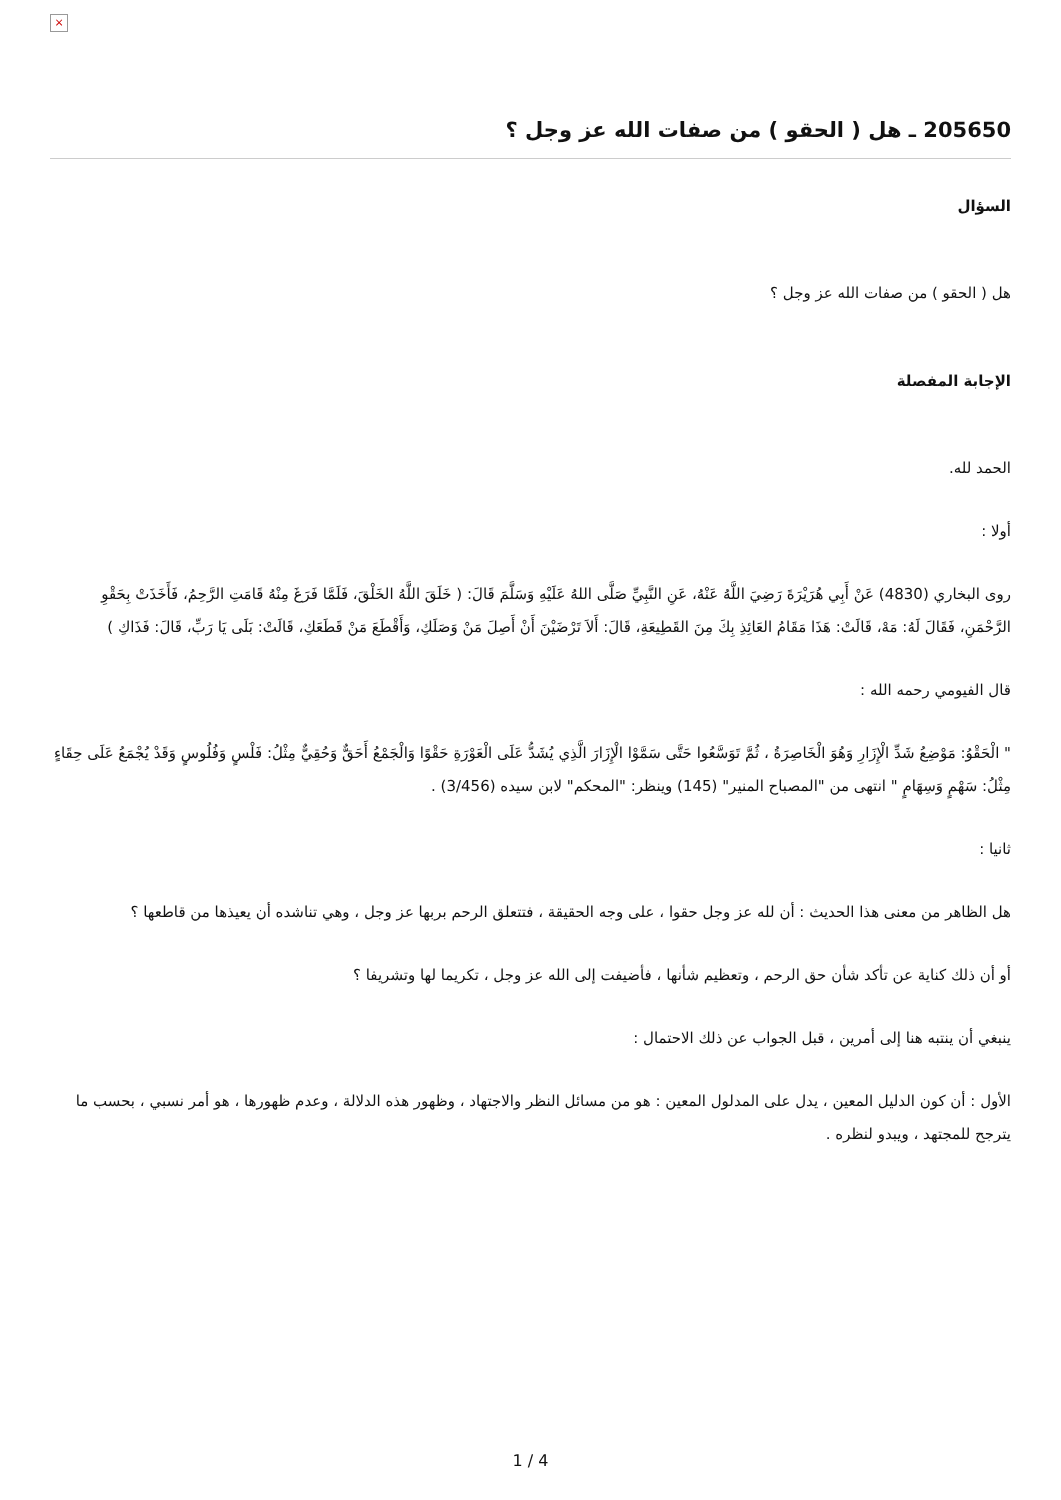×
205650 ـ هل ( الحقو ) من صفات الله عز وجل ؟
السؤال
هل ( الحقو ) من صفات الله عز وجل ؟
الإجابة المفصلة
الحمد لله.
أولا :
روى البخاري (4830) عَنْ أَبِي هُرَيْرَةَ رَضِيَ اللَّهُ عَنْهُ، عَنِ النَّبِيِّ صَلَّى اللهُ عَلَيْهِ وَسَلَّمَ قَالَ: ( خَلَقَ اللَّهُ الخَلْقَ، فَلَمَّا فَرَغَ مِنْهُ قَامَتِ الرَّحِمُ، فَأَخَذَتْ بِحَقْوِ الرَّحْمَنِ، فَقَالَ لَهُ: مَهْ، قَالَتْ: هَذَا مَقَامُ العَائِذِ بِكَ مِنَ القَطِيعَةِ، قَالَ: أَلاَ تَرْضَيْنَ أَنْ أَصِلَ مَنْ وَصَلَكِ، وَأَقْطَعَ مَنْ قَطَعَكِ، قَالَتْ: بَلَى يَا رَبِّ، قَالَ: فَذَاكِ )
قال الفيومي رحمه الله :
" الْحَقْوُ: مَوْضِعُ شَدِّ الْإِزَارِ وَهُوَ الْخَاصِرَةُ ، ثُمَّ تَوَسَّعُوا حَتَّى سَمَّوْا الْإِزَارَ الَّذِي يُشَدُّ عَلَى الْعَوْرَةِ حَقْوًا وَالْجَمْعُ أَحَقٌّ وَحُقِيٌّ مِثْلُ: فَلْسٍ وَفُلُوسٍ وَقَدْ يُجْمَعُ عَلَى حِقَاءٍ مِثْلُ: سَهْمٍ وَسِهَامٍ " انتهى من "المصباح المنير" (145) وينظر: "المحكم" لابن سيده (3/456) .
ثانيا :
هل الظاهر من معنى هذا الحديث : أن لله عز وجل حقوا ، على وجه الحقيقة ، فتتعلق الرحم بربها عز وجل ، وهي تناشده أن يعيذها من قاطعها ؟
أو أن ذلك كناية عن تأكد شأن حق الرحم ، وتعظيم شأنها ، فأضيفت إلى الله عز وجل ، تكريما لها وتشريفا ؟
ينبغي أن ينتبه هنا إلى أمرين ، قبل الجواب عن ذلك الاحتمال :
الأول : أن كون الدليل المعين ، يدل على المدلول المعين : هو من مسائل النظر والاجتهاد ، وظهور هذه الدلالة ، وعدم ظهورها ، هو أمر نسبي ، بحسب ما يترجح للمجتهد ، ويبدو لنظره .
1 / 4